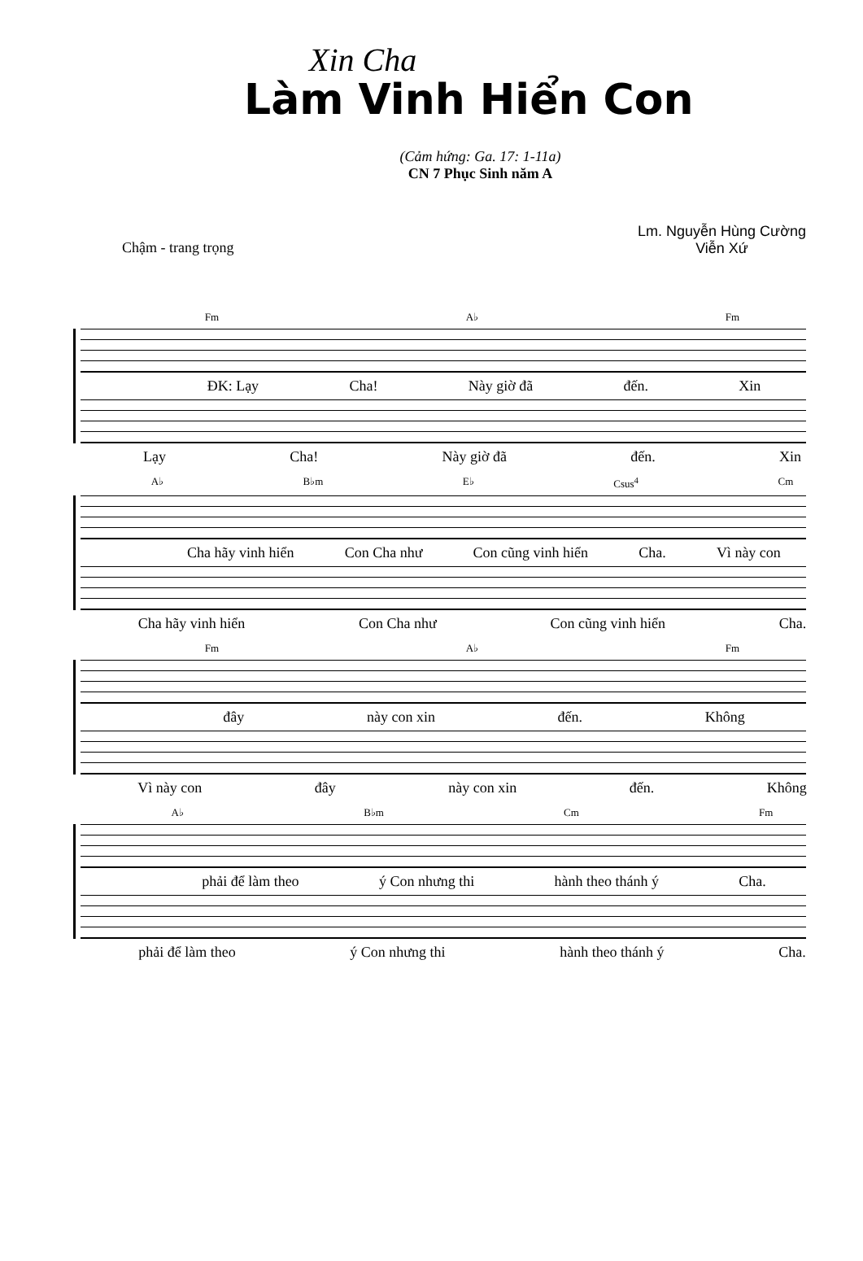Xin Cha
Làm Vinh Hiển Con
(Cảm hứng: Ga. 17: 1-11a)
CN 7 Phục Sinh năm A
Chậm - trang trọng
Lm. Nguyễn Hùng Cường
Viễn Xứ
Fm A♭ Fm
ĐK: Lạy Cha! Này giờ đã đến. Xin
Lạy Cha! Này giờ đã đến. Xin
A♭ B♭m E♭ Csus<sup>4</sup> Cm
Cha hãy vinh hiển Con Cha như Con cũng vinh hiển Cha. Vì này con
Cha hãy vinh hiển Con Cha như Con cũng vinh hiển Cha.
Fm A♭ Fm
đây này con xin đến. Không
Vì này con đây này con xin đến. Không
A♭ B♭m Cm Fm
phải để làm theo ý Con nhưng thi hành theo thánh ý Cha.
phải để làm theo ý Con nhưng thi hành theo thánh ý Cha.